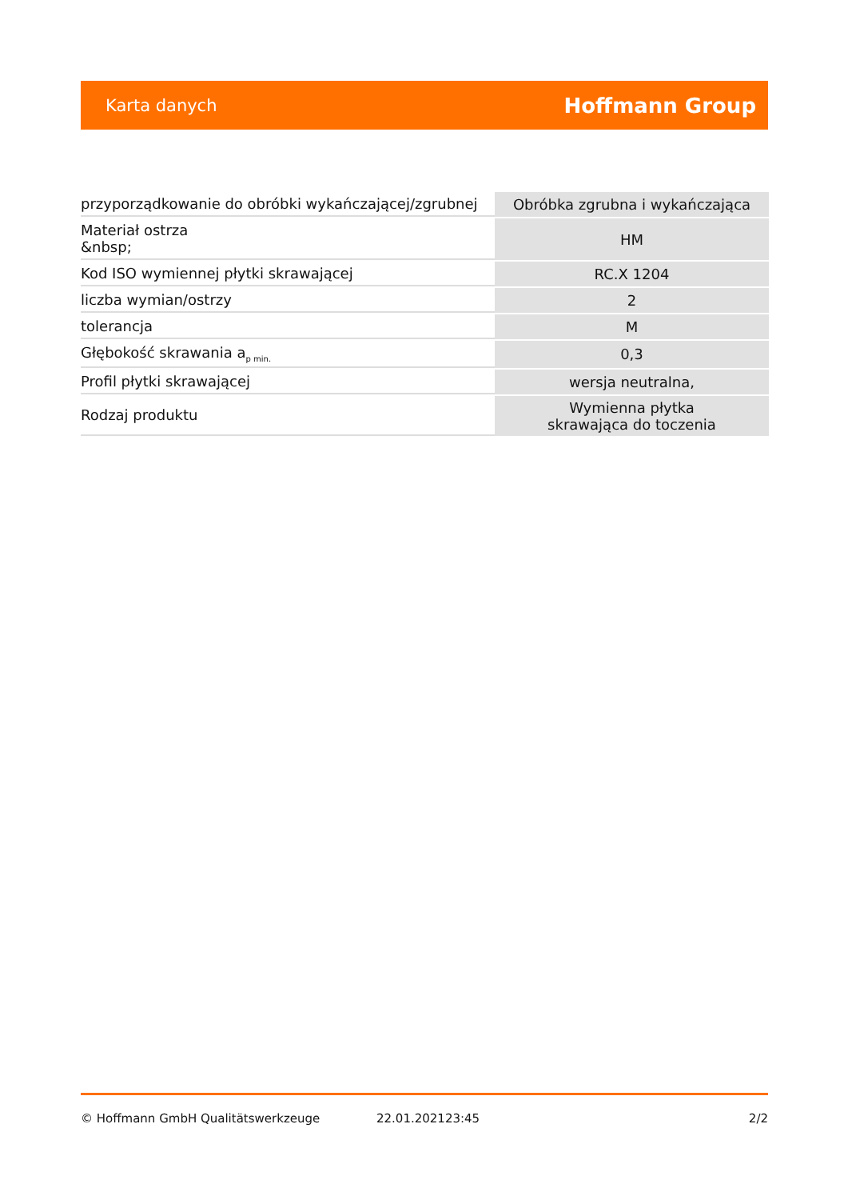Karta danych Hoffmann Group
| przyporządkowanie do obróbki wykańczającej/zgrubnej | Obróbka zgrubna i wykańczająca |
| Materiał ostrza &nbsp; | HM |
| Kod ISO wymiennej płytki skrawającej | RC.X 1204 |
| liczba wymian/ostrzy | 2 |
| tolerancja | M |
| Głębokość skrawania a<sub>p min.</sub> | 0,3 |
| Profil płytki skrawającej | wersja neutralna, |
| Rodzaj produktu | Wymienna płytka skrawająca do toczenia |
© Hoffmann GmbH Qualitätswerkzeuge 22.01.202123:45 2/2